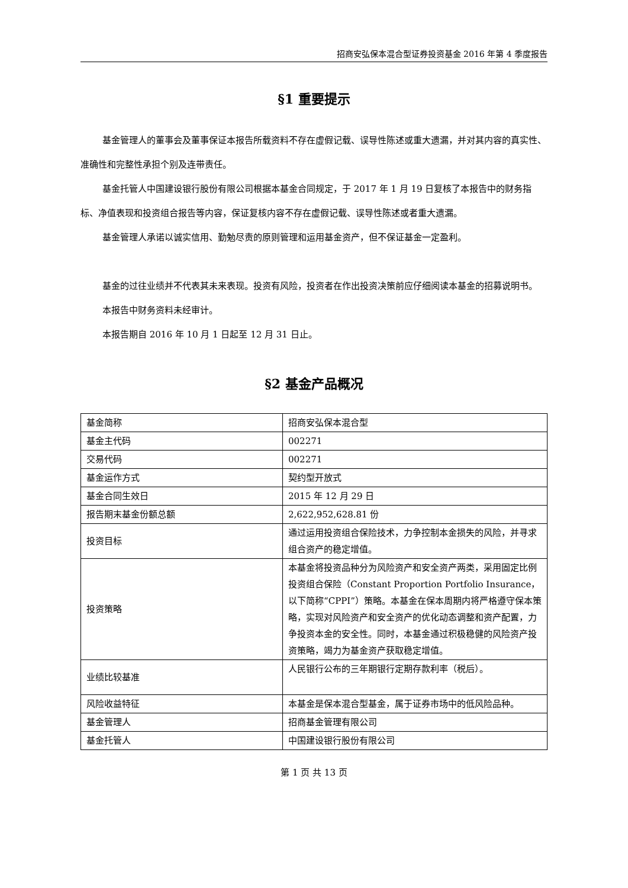招商安弘保本混合型证券投资基金 2016 年第 4 季度报告
§1 重要提示
基金管理人的董事会及董事保证本报告所载资料不存在虚假记载、误导性陈述或重大遗漏，并对其内容的真实性、准确性和完整性承担个别及连带责任。
基金托管人中国建设银行股份有限公司根据本基金合同规定，于 2017 年 1 月 19 日复核了本报告中的财务指标、净值表现和投资组合报告等内容，保证复核内容不存在虚假记载、误导性陈述或者重大遗漏。
基金管理人承诺以诚实信用、勤勉尽责的原则管理和运用基金资产，但不保证基金一定盈利。
基金的过往业绩并不代表其未来表现。投资有风险，投资者在作出投资决策前应仔细阅读本基金的招募说明书。
本报告中财务资料未经审计。
本报告期自 2016 年 10 月 1 日起至 12 月 31 日止。
§2 基金产品概况
| 基金简称 | 招商安弘保本混合型 |
| 基金主代码 | 002271 |
| 交易代码 | 002271 |
| 基金运作方式 | 契约型开放式 |
| 基金合同生效日 | 2015 年 12 月 29 日 |
| 报告期末基金份额总额 | 2,622,952,628.81 份 |
| 投资目标 | 通过运用投资组合保险技术，力争控制本金损失的风险，并寻求组合资产的稳定增值。 |
| 投资策略 | 本基金将投资品种分为风险资产和安全资产两类，采用固定比例投资组合保险（Constant Proportion Portfolio Insurance，以下简称“CPPI”）策略。本基金在保本周期内将严格遵守保本策略，实现对风险资产和安全资产的优化动态调整和资产配置，力争投资本金的安全性。同时，本基金通过积极稳健的风险资产投资策略，竭力为基金资产获取稳定增值。 |
| 业绩比较基准 | 人民银行公布的三年期银行定期存款利率（税后）。 |
| 风险收益特征 | 本基金是保本混合型基金，属于证券市场中的低风险品种。 |
| 基金管理人 | 招商基金管理有限公司 |
| 基金托管人 | 中国建设银行股份有限公司 |
第 1 页 共 13 页